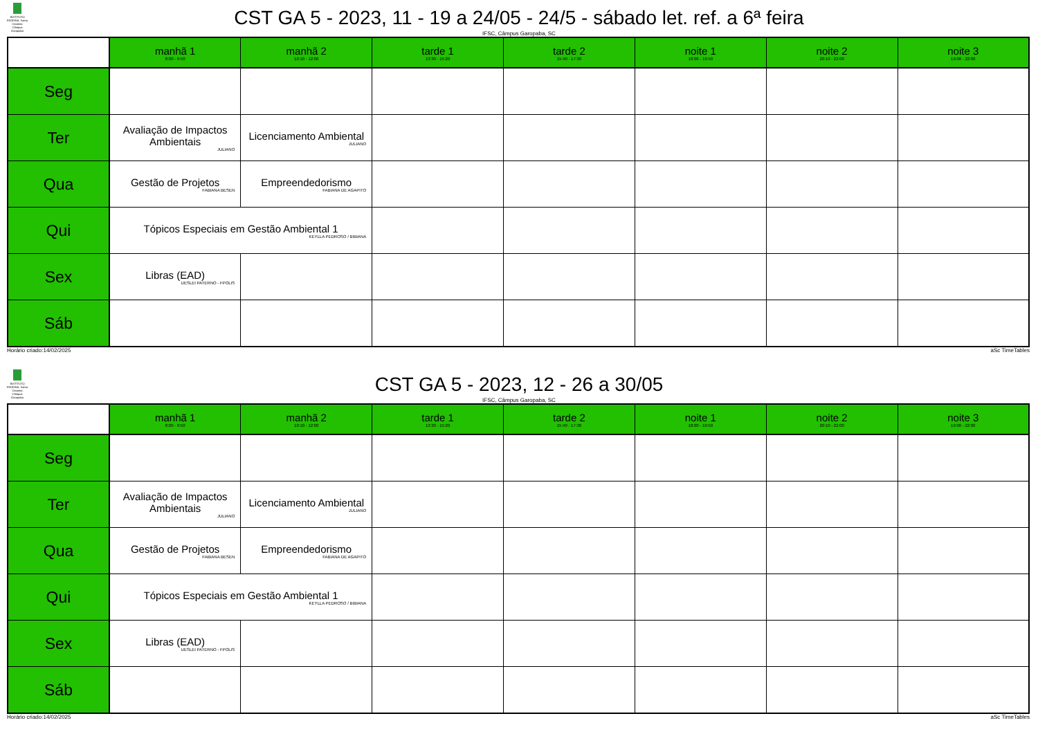INSTITUTO FEDERAL Santa Catarina Câmpus Garopaba
CST GA 5 - 2023, 11 - 19 a 24/05 - 24/5 - sábado let. ref. a 6ª feira
IFSC, Câmpus Garopaba, SC
| | manhã 1 8:00 - 9:50 | manhã 2 10:10 - 12:00 | tarde 1 13:30 - 15:20 | tarde 2 15:40 - 17:30 | noite 1 18:00 - 19:50 | noite 2 20:10 - 22:00 | noite 3 19:00 - 22:00 |
| --- | --- | --- | --- | --- | --- | --- | --- |
| Seg | | | | | | | |
| Ter | Avaliação de Impactos Ambientais JULIANO | Licenciamento Ambiental JULIANO | | | | | |
| Qua | Gestão de Projetos FABIANA BESEN | Empreendedorismo FABIANA DE AGAPITO | | | | | |
| Qui | Tópicos Especiais em Gestão Ambiental 1 KEYLLA PEDROSO / BIBIANA | | | | | | |
| Sex | Libras (EAD) UESLEI PATERNO - FPOLIS | | | | | | |
| Sáb | | | | | | | |
Horário criado:14/02/2025 aSc TimeTables
INSTITUTO FEDERAL Santa Catarina Câmpus Garopaba
CST GA 5 - 2023, 12 - 26 a 30/05
IFSC, Câmpus Garopaba, SC
| | manhã 1 8:00 - 9:50 | manhã 2 10:10 - 12:00 | tarde 1 13:30 - 15:20 | tarde 2 15:40 - 17:30 | noite 1 18:00 - 19:50 | noite 2 20:10 - 22:00 | noite 3 19:00 - 22:00 |
| --- | --- | --- | --- | --- | --- | --- | --- |
| Seg | | | | | | | |
| Ter | Avaliação de Impactos Ambientais JULIANO | Licenciamento Ambiental JULIANO | | | | | |
| Qua | Gestão de Projetos FABIANA BESEN | Empreendedorismo FABIANA DE AGAPITO | | | | | |
| Qui | Tópicos Especiais em Gestão Ambiental 1 KEYLLA PEDROSO / BIBIANA | | | | | | |
| Sex | Libras (EAD) UESLEI PATERNO - FPOLIS | | | | | | |
| Sáb | | | | | | | |
Horário criado:14/02/2025 aSc TimeTables